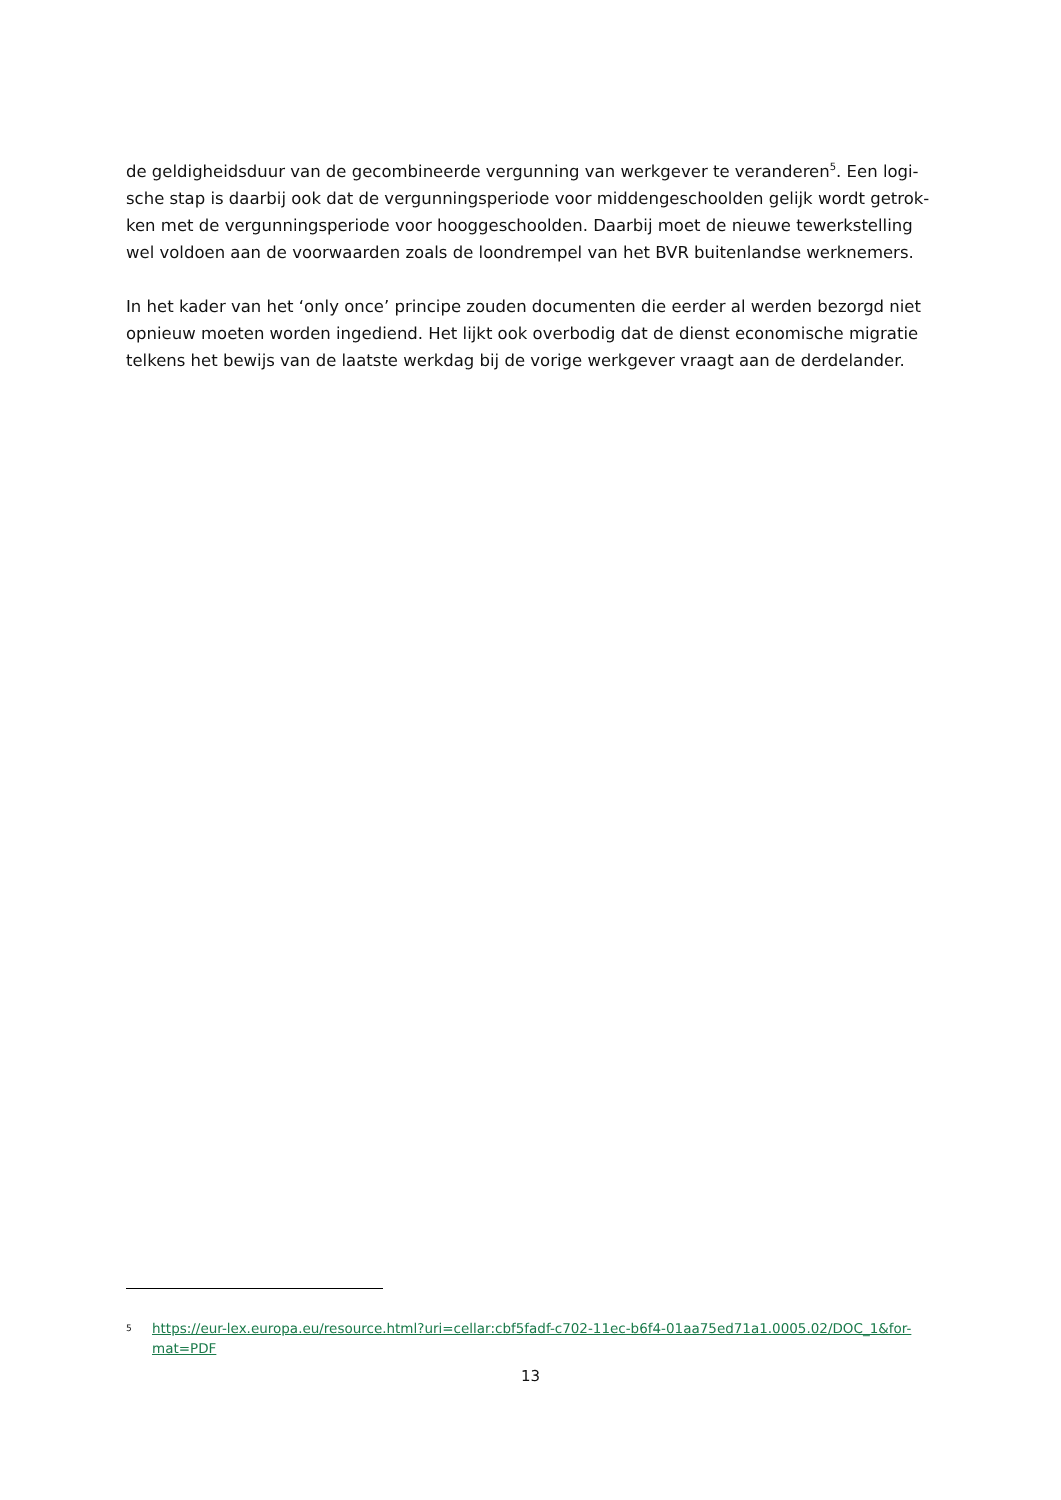de geldigheidsduur van de gecombineerde vergunning van werkgever te veranderen<sup>5</sup>. Een logi-
sche stap is daarbij ook dat de vergunningsperiode voor middengeschoolden gelijk wordt getrok-
ken met de vergunningsperiode voor hooggeschoolden. Daarbij moet de nieuwe tewerkstelling
wel voldoen aan de voorwaarden zoals de loondrempel van het BVR buitenlandse werknemers.
In het kader van het ‘only once’ principe zouden documenten die eerder al werden bezorgd niet
opnieuw moeten worden ingediend. Het lijkt ook overbodig dat de dienst economische migratie
telkens het bewijs van de laatste werkdag bij de vorige werkgever vraagt aan de derdelander.
5 https://eur-lex.europa.eu/resource.html?uri=cellar:cbf5fadf-c702-11ec-b6f4-01aa75ed71a1.0005.02/DOC_1&for-
mat=PDF
13